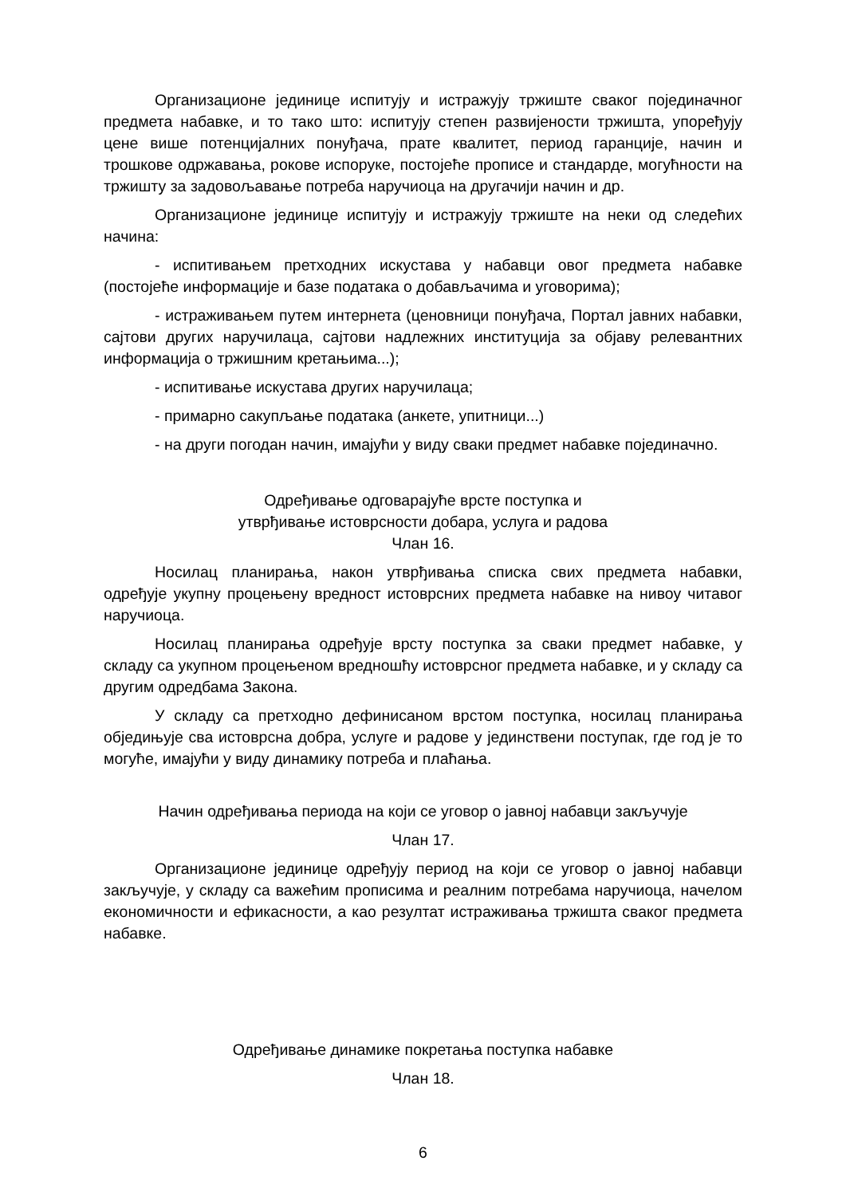Организационе јединице испитују и истражују тржиште сваког појединачног предмета набавке, и то тако што: испитују степен развијености тржишта, упоређују цене више потенцијалних понуђача, прате квалитет, период гаранције, начин и трошкове одржавања, рокове испоруке, постојеће прописе и стандарде, могућности на тржишту за задовољавање потреба наручиоца на другачији начин и др.
Организационе јединице испитују и истражују тржиште на неки од следећих начина:
- испитивањем претходних искустава у набавци овог предмета набавке (постојеће информације и базе података о добављачима и уговорима);
- истраживањем путем интернета (ценовници понуђача, Портал јавних набавки, сајтови других наручилаца, сајтови надлежних институција за објаву релевантних информација о тржишним кретањима...);
- испитивање искустава других наручилаца;
- примарно сакупљање података (анкете, упитници...)
- на други погодан начин, имајући у виду сваки предмет набавке појединачно.
Одређивање одговарајуће врсте поступка и
утврђивање истоврсности добара, услуга и радова
Члан 16.
Носилац планирања, након утврђивања списка свих предмета набавки, одређује укупну процењену вредност истоврсних предмета набавке на нивоу читавог наручиоца.
Носилац планирања одређује врсту поступка за сваки предмет набавке, у складу са укупном процењеном вредношћу истоврсног предмета набавке, и у складу са другим одредбама Закона.
У складу са претходно дефинисаном врстом поступка, носилац планирања обједињује сва истоврсна добра, услуге и радове у јединствени поступак, где год је то могуће, имајући у виду динамику потреба и плаћања.
Начин одређивања периода на који се уговор о јавној набавци закључује
Члан 17.
Организационе јединице одређују период на који се уговор о јавној набавци закључује, у складу са важећим прописима и реалним потребама наручиоца, начелом економичности и ефикасности, а као резултат истраживања тржишта сваког предмета набавке.
Одређивање динамике покретања поступка набавке
Члан 18.
6